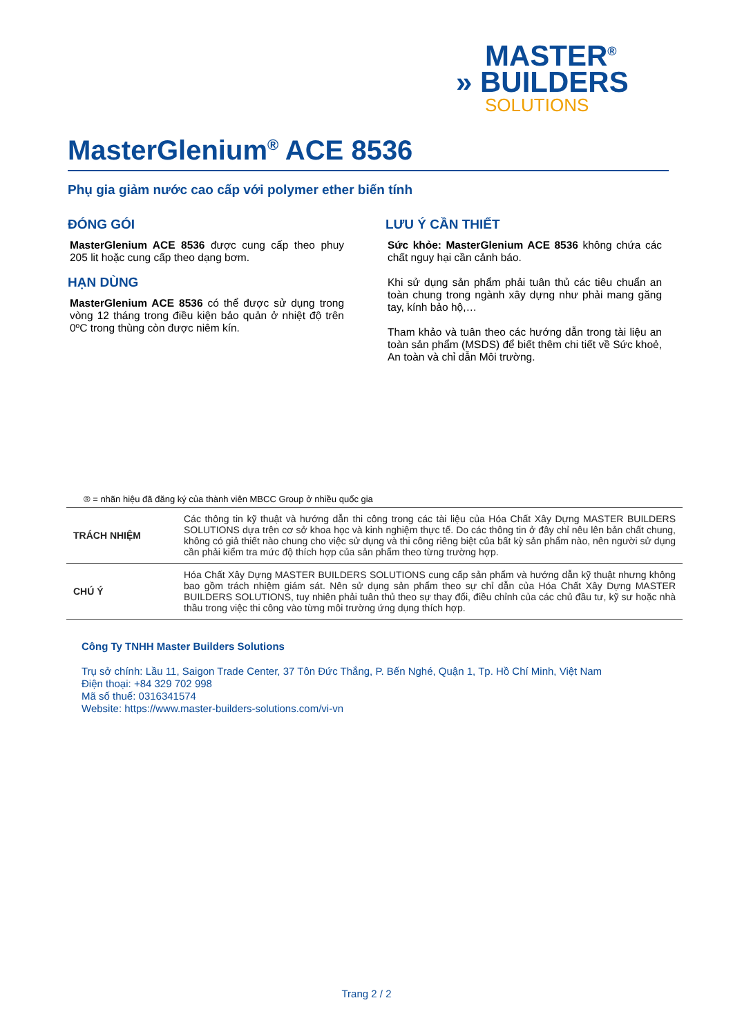MASTER<sup>®</sup>
» BUILDERS
SOLUTIONS
MasterGlenium<sup>®</sup> ACE 8536
Phụ gia giảm nước cao cấp với polymer ether biến tính
ĐÓNG GÓI
MasterGlenium ACE 8536 được cung cấp theo phuy 205 lit hoặc cung cấp theo dạng bơm.
HẠN DÙNG
MasterGlenium ACE 8536 có thể được sử dụng trong vòng 12 tháng trong điều kiện bảo quản ở nhiệt độ trên 0ºC trong thùng còn được niêm kín.
LƯU Ý CẦN THIẾT
Sức khỏe: MasterGlenium ACE 8536 không chứa các chất nguy hại cần cảnh báo.
Khi sử dụng sản phẩm phải tuân thủ các tiêu chuẩn an toàn chung trong ngành xây dựng như phải mang găng tay, kính bảo hộ,…
Tham khảo và tuân theo các hướng dẫn trong tài liệu an toàn sản phẩm (MSDS) để biết thêm chi tiết về Sức khoẻ, An toàn và chỉ dẫn Môi trường.
® = nhãn hiệu đã đăng ký của thành viên MBCC Group ở nhiều quốc gia
| TRÁCH NHIỆM | Các thông tin kỹ thuật và hướng dẫn thi công trong các tài liệu của Hóa Chất Xây Dựng MASTER BUILDERS SOLUTIONS dựa trên cơ sở khoa học và kinh nghiệm thực tế. Do các thông tin ở đây chỉ nêu lên bản chất chung, không có giả thiết nào chung cho việc sử dụng và thi công riêng biệt của bất kỳ sản phẩm nào, nên người sử dụng cần phải kiểm tra mức độ thích hợp của sản phẩm theo từng trường hợp. |
| CHÚ Ý | Hóa Chất Xây Dựng MASTER BUILDERS SOLUTIONS cung cấp sản phẩm và hướng dẫn kỹ thuật nhưng không bao gồm trách nhiệm giám sát. Nên sử dụng sản phẩm theo sự chỉ dẫn của Hóa Chất Xây Dựng MASTER BUILDERS SOLUTIONS, tuy nhiên phải tuân thủ theo sự thay đổi, điều chỉnh của các chủ đầu tư, kỹ sư hoặc nhà thầu trong việc thi công vào từng môi trường ứng dụng thích hợp. |
Công Ty TNHH Master Builders Solutions
Trụ sở chính: Lầu 11, Saigon Trade Center, 37 Tôn Đức Thắng, P. Bến Nghé, Quận 1, Tp. Hồ Chí Minh, Việt Nam
Điện thoại: +84 329 702 998
Mã số thuế: 0316341574
Website: https://www.master-builders-solutions.com/vi-vn
Trang 2 / 2